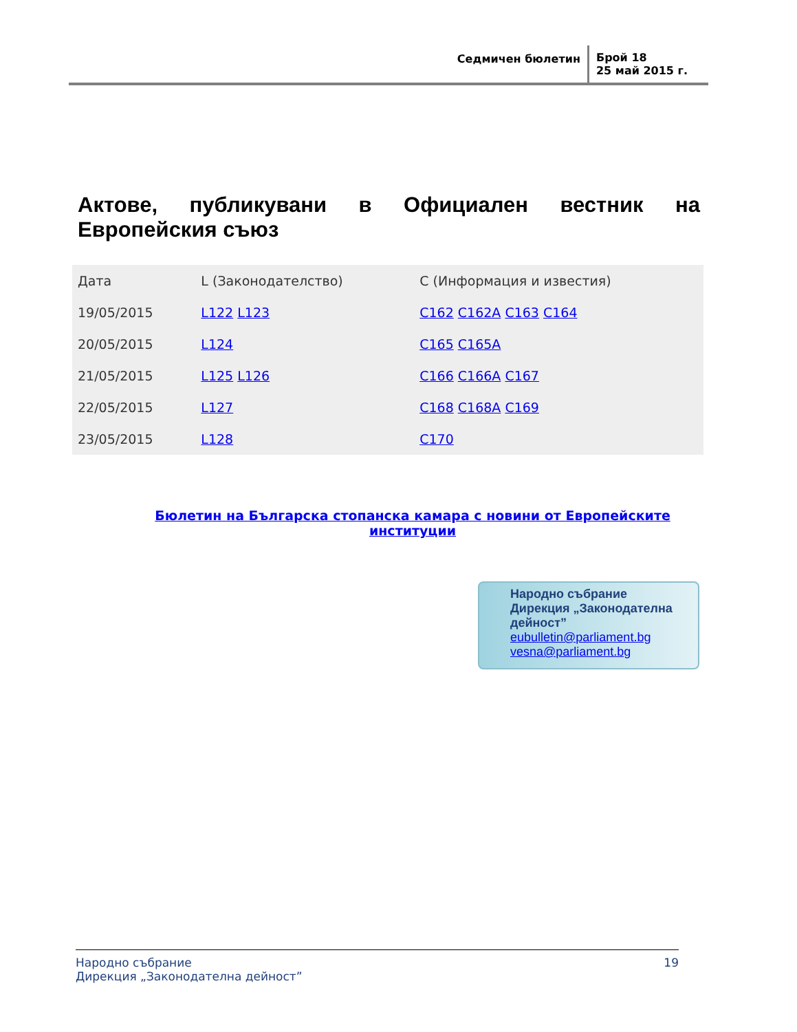Седмичен бюлетин
Брой 18
25 май 2015 г.
Актове, публикувани в Официален вестник на Европейския съюз
| Дата | L (Законодателство) | C (Информация и известия) |
| --- | --- | --- |
| 19/05/2015 | L122 L123 | C162 C162A C163 C164 |
| 20/05/2015 | L124 | C165 C165A |
| 21/05/2015 | L125 L126 | C166 C166A C167 |
| 22/05/2015 | L127 | C168 C168A C169 |
| 23/05/2015 | L128 | C170 |
Бюлетин на Българска стопанска камара с новини от Европейските институции
Народно събрание
Дирекция „Законодателна дейност”
eubulletin@parliament.bg
vesna@parliament.bg
Народно събрание
Дирекция „Законодателна дейност”
19